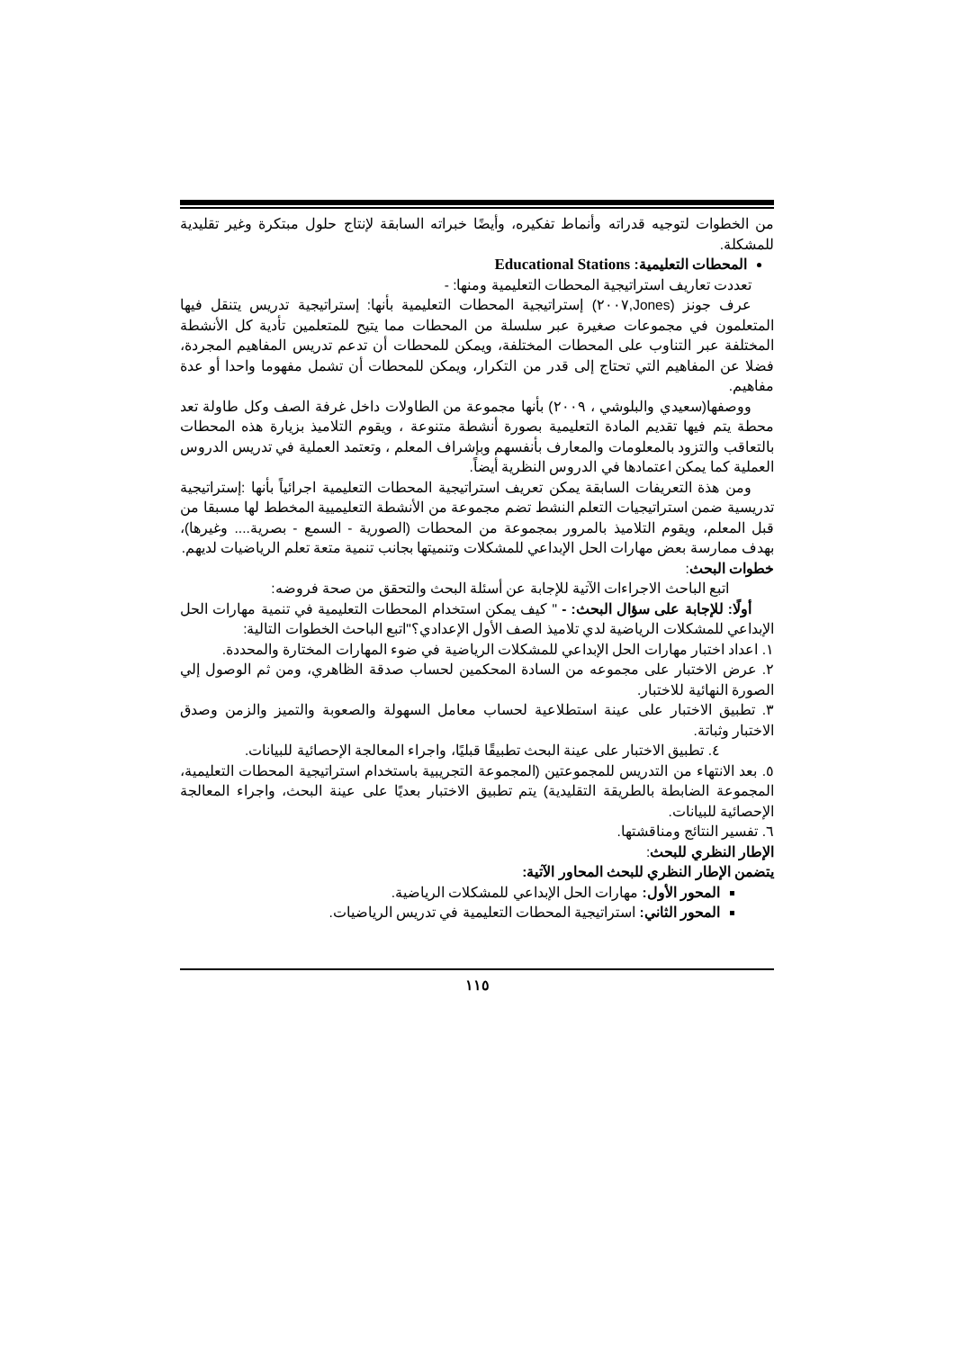من الخطوات لتوجيه قدراته وأنماط تفكيره، وأيضًا خبراته السابقة لإنتاج حلول مبتكرة وغير تقليدية للمشكلة.
المحطات التعليمية: Educational Stations
تعددت تعاريف استراتيجية المحطات التعليمية ومنها: -
عرف جونز (Jones,٢٠٠٧) إستراتيجية المحطات التعليمية بأنها: إستراتيجية تدريس يتنقل فيها المتعلمون في مجموعات صغيرة عبر سلسلة من المحطات مما يتيح للمتعلمين تأدية كل الأنشطة المختلفة عبر التناوب على المحطات المختلفة، ويمكن للمحطات أن تدعم تدريس المفاهيم المجردة، فضلا عن المفاهيم التي تحتاج إلى قدر من التكرار، ويمكن للمحطات أن تشمل مفهوما واحدا أو عدة مفاهيم.
ووصفها(سعيدي والبلوشي ، ٢٠٠٩) بأنها مجموعة من الطاولات داخل غرفة الصف وكل طاولة تعد محطة يتم فيها تقديم المادة التعليمية بصورة أنشطة متنوعة ، ويقوم التلاميذ بزيارة هذه المحطات بالتعاقب والتزود بالمعلومات والمعارف بأنفسهم وبإشراف المعلم ، وتعتمد العملية في تدريس الدروس العملية كما يمكن اعتمادها في الدروس النظرية أيضاً.
ومن هذة التعريفات السابقة يمكن تعريف استراتيجية المحطات التعليمية اجرائياً بأنها :إستراتيجية تدريسية ضمن استراتيجيات التعلم النشط تضم مجموعة من الأنشطة التعليميية المخطط لها مسبقا من قبل المعلم، ويقوم التلاميذ بالمرور بمجموعة من المحطات (الصورية - السمع - بصرية.... وغيرها)، بهدف ممارسة بعض مهارات الحل الإبداعي للمشكلات وتنميتها بجانب تنمية متعة تعلم الرياضيات لديهم.
خطوات البحث:
اتبع الباحث الاجراءات الآتية للإجابة عن أسئلة البحث والتحقق من صحة فروضه:
أولًا: للإجابة على سؤال البحث: - " كيف يمكن استخدام المحطات التعليمية في تنمية مهارات الحل الإبداعي للمشكلات الرياضية لدي تلاميذ الصف الأول الإعدادي؟"اتبع الباحث الخطوات التالية:
١. اعداد اختبار مهارات الحل الإبداعي للمشكلات الرياضية في ضوء المهارات المختارة والمحددة.
٢. عرض الاختبار على مجموعه من السادة المحكمين لحساب صدقة الظاهري، ومن ثم الوصول إلي الصورة النهائية للاختبار.
٣. تطبيق الاختبار على عينة استطلاعية لحساب معامل السهولة والصعوبة والتميز والزمن وصدق الاختبار وثباتة.
٤. تطبيق الاختبار على عينة البحث تطبيقًا قبليًا، واجراء المعالجة الإحصائية للبيانات.
٥. بعد الانتهاء من التدريس للمجموعتين (المجموعة التجريبية باستخدام استراتيجية المحطات التعليمية، المجموعة الضابطة بالطريقة التقليدية) يتم تطبيق الاختبار بعديًا على عينة البحث، واجراء المعالجة الإحصائية للبيانات.
٦. تفسير النتائج ومناقشتها.
الإطار النظري للبحث:
يتضمن الإطار النظري للبحث المحاور الآتية:
المحور الأول: مهارات الحل الإبداعي للمشكلات الرياضية.
المحور الثاني: استراتيجية المحطات التعليمية في تدريس الرياضيات.
١١٥